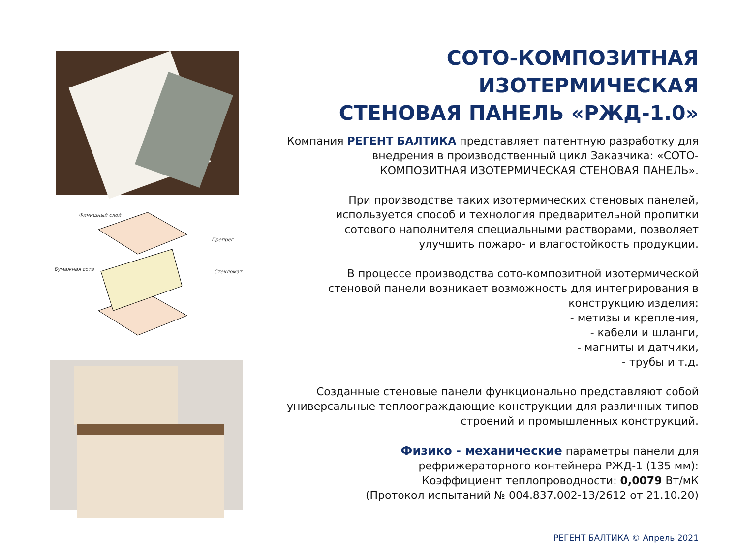Финишный слой
Препрег
Бумажная сота Стекломат
СОТО-КОМПОЗИТНАЯ ИЗОТЕРМИЧЕСКАЯ
СТЕНОВАЯ ПАНЕЛЬ «РЖД-1.0»
Компания РЕГЕНТ БАЛТИКА представляет патентную разработку для
внедрения в производственный цикл Заказчика: «СОТО-
КОМПОЗИТНАЯ ИЗОТЕРМИЧЕСКАЯ СТЕНОВАЯ ПАНЕЛЬ».
При производстве таких изотермических стеновых панелей,
используется способ и технология предварительной пропитки
сотового наполнителя специальными растворами, позволяет
улучшить пожаро- и влагостойкость продукции.
В процессе производства сото-композитной изотермической
стеновой панели возникает возможность для интегрирования в
конструкцию изделия:
- метизы и крепления,
- кабели и шланги,
- магниты и датчики,
- трубы и т.д.
Созданные стеновые панели функционально представляют собой
универсальные теплоограждающие конструкции для различных типов
строений и промышленных конструкций.
Физико - механические параметры панели для
рефрижераторного контейнера РЖД-1 (135 мм):
Коэффициент теплопроводности: 0,0079 Вт/мК
(Протокол испытаний № 004.837.002-13/2612 от 21.10.20)
РЕГЕНТ БАЛТИКА © Апрель 2021